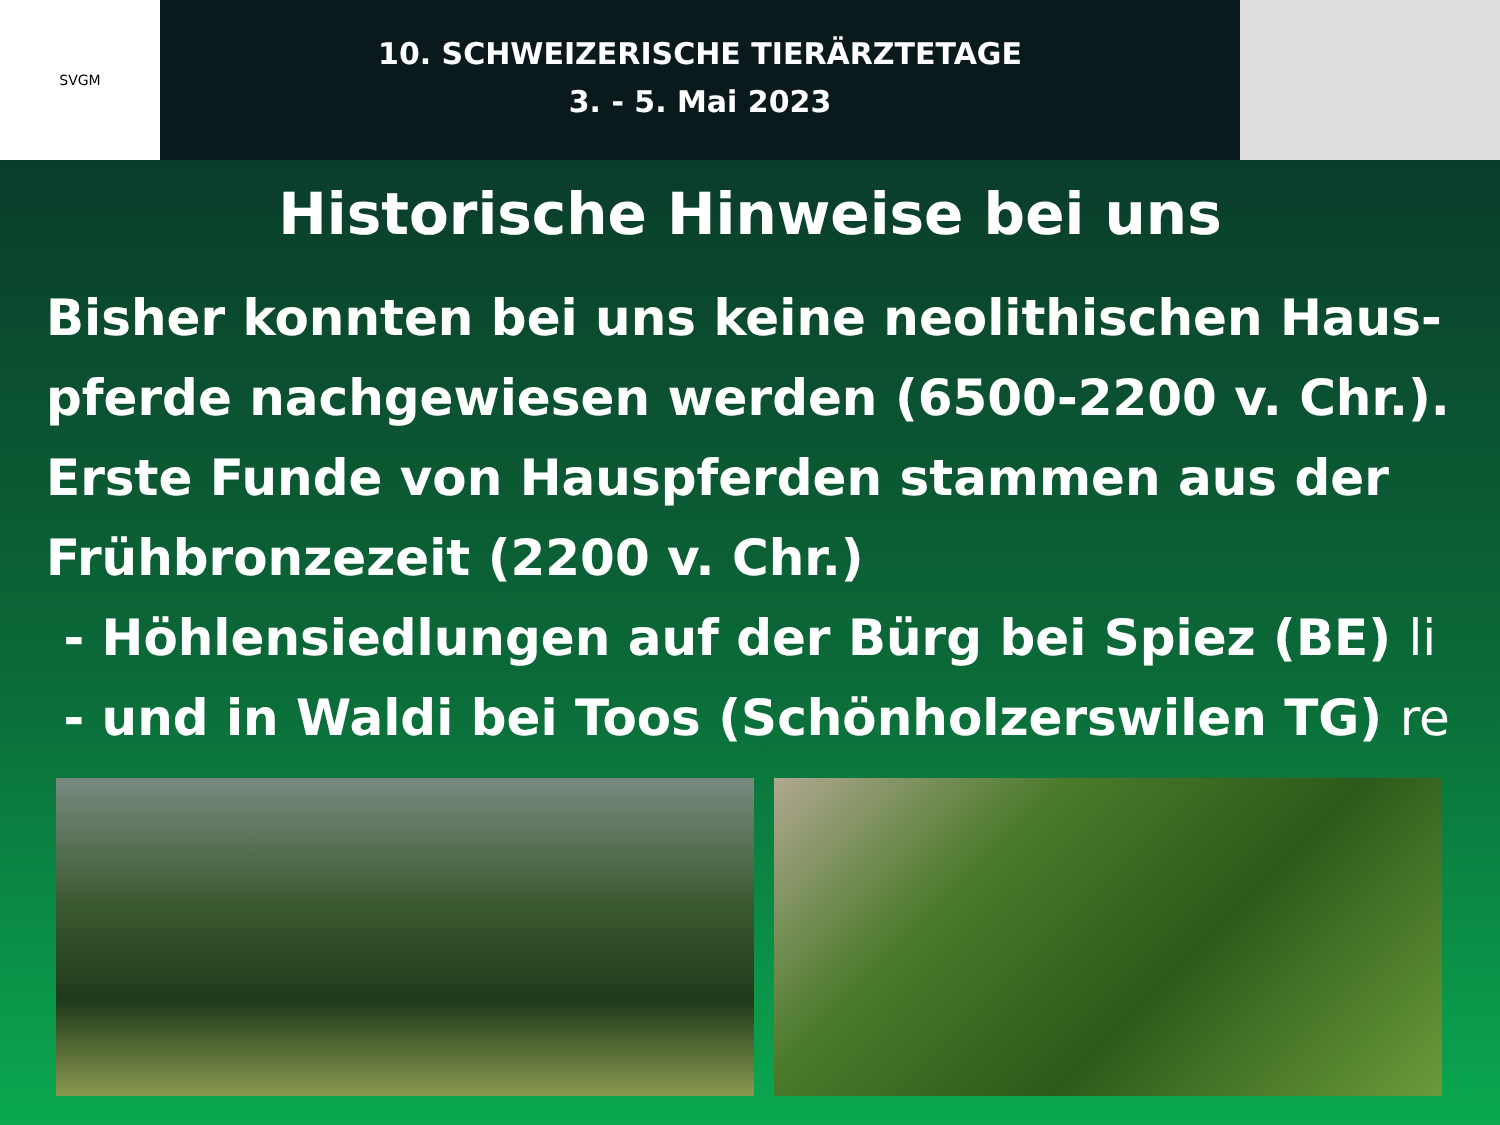SVGM
10. SCHWEIZERISCHE TIERÄRZTETAGE
3. - 5. Mai 2023
Historische Hinweise bei uns
Bisher konnten bei uns keine neolithischen Haus-
pferde nachgewiesen werden (6500-2200 v. Chr.).
Erste Funde von Hauspferden stammen aus der
Frühbronzezeit (2200 v. Chr.)
- Höhlensiedlungen auf der Bürg bei Spiez (BE) li
- und in Waldi bei Toos (Schönholzerswilen TG) re